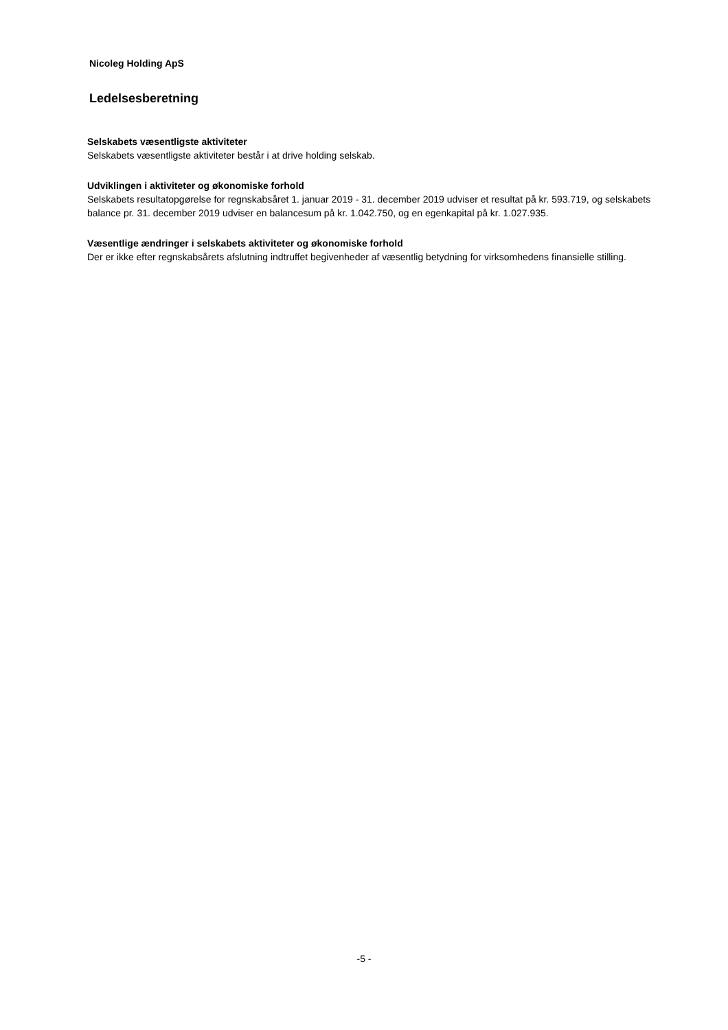Nicoleg Holding ApS
Ledelsesberetning
Selskabets væsentligste aktiviteter
Selskabets væsentligste aktiviteter består i at drive holding selskab.
Udviklingen i aktiviteter og økonomiske forhold
Selskabets resultatopgørelse for regnskabsåret 1. januar 2019 - 31. december 2019 udviser et resultat på kr. 593.719, og selskabets balance pr. 31. december 2019 udviser en balancesum på kr. 1.042.750, og en egenkapital på kr. 1.027.935.
Væsentlige ændringer i selskabets aktiviteter og økonomiske forhold
Der er ikke efter regnskabsårets afslutning indtruffet begivenheder af væsentlig betydning for virksomhedens finansielle stilling.
-5 -